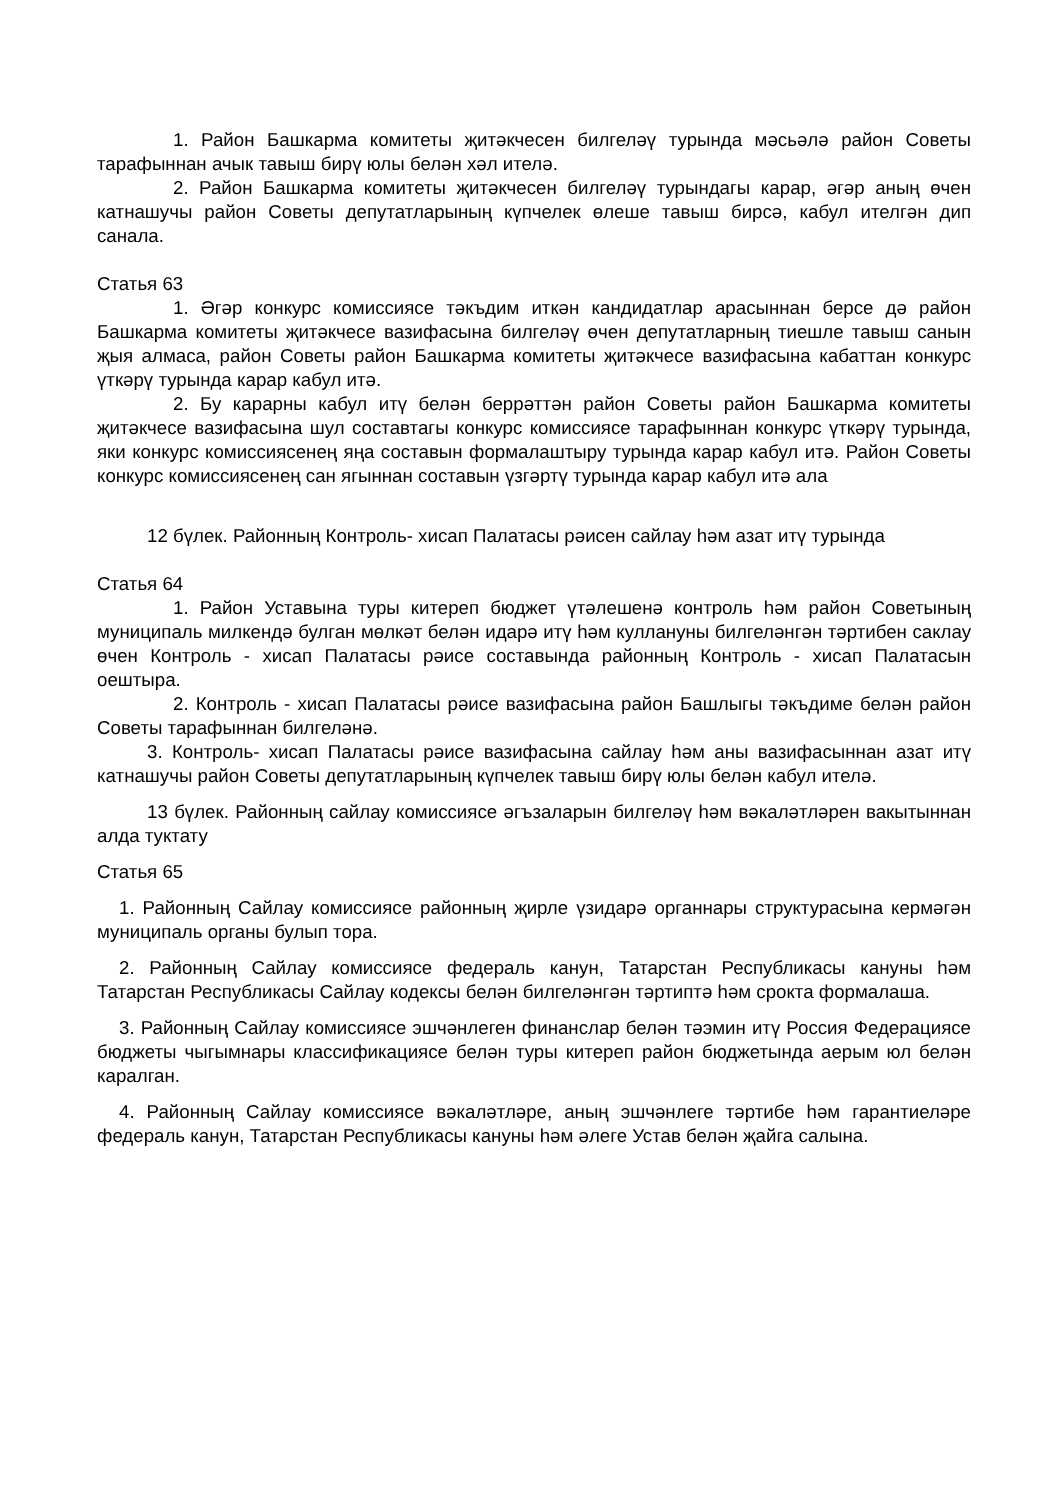1. Район Башкарма комитеты җитәкчесен билгеләү турында мәсьәлә район Советы тарафыннан ачык тавыш бирү юлы белән хәл ителә.
2. Район Башкарма комитеты җитәкчесен билгеләү турындагы карар, әгәр аның өчен катнашучы район Советы депутатларының күпчелек өлеше тавыш бирсә, кабул ителгән дип санала.
Статья 63
1. Әгәр конкурс комиссиясе тәкъдим иткән кандидатлар арасыннан берсе дә район Башкарма комитеты җитәкчесе вазифасына билгеләү өчен депутатларның тиешле тавыш санын җыя алмаса, район Советы район Башкарма комитеты җитәкчесе вазифасына кабаттан конкурс үткәрү турында карар кабул итә.
2. Бу карарны кабул итү белән беррәттән район Советы район Башкарма комитеты җитәкчесе вазифасына шул составтагы конкурс комиссиясе тарафыннан конкурс үткәрү турында, яки конкурс комиссиясенең яңа составын формалаштыру турында карар кабул итә. Район Советы конкурс комиссиясенең сан ягыннан составын үзгәртү турында карар кабул итә ала
12 бүлек. Районның Контроль- хисап Палатасы рәисен сайлау һәм азат итү турында
Статья 64
1. Район Уставына туры китереп бюджет үтәлешенә контроль һәм район Советының муниципаль милкендә булган мөлкәт белән идарә итү һәм куллануны билгеләнгән тәртибен саклау өчен Контроль - хисап Палатасы рәисе составында районның Контроль - хисап Палатасын оештыра.
2. Контроль - хисап Палатасы рәисе вазифасына район Башлыгы тәкъдиме белән район Советы тарафыннан билгеләнә.
3. Контроль- хисап Палатасы рәисе вазифасына сайлау һәм аны вазифасыннан азат итү катнашучы район Советы депутатларының күпчелек тавыш бирү юлы белән кабул ителә.
13 бүлек. Районның сайлау комиссиясе әгъзаларын билгеләү һәм вәкаләтләрен вакытыннан алда туктату
Статья 65
1. Районның Сайлау комиссиясе районның җирле үзидарә органнары структурасына кермәгән муниципаль органы булып тора.
2. Районның Сайлау комиссиясе федераль канун, Татарстан Республикасы кануны һәм Татарстан Республикасы Сайлау кодексы белән билгеләнгән тәртиптә һәм срокта формалаша.
3. Районның Сайлау комиссиясе эшчәнлеген финанслар белән тәэмин итү Россия Федерациясе бюджеты чыгымнары классификациясе белән туры китереп район бюджетында аерым юл белән каралган.
4. Районның Сайлау комиссиясе вәкаләтләре, аның эшчәнлеге тәртибе һәм гарантиеләре федераль канун, Татарстан Республикасы кануны һәм әлеге Устав белән җайга салына.